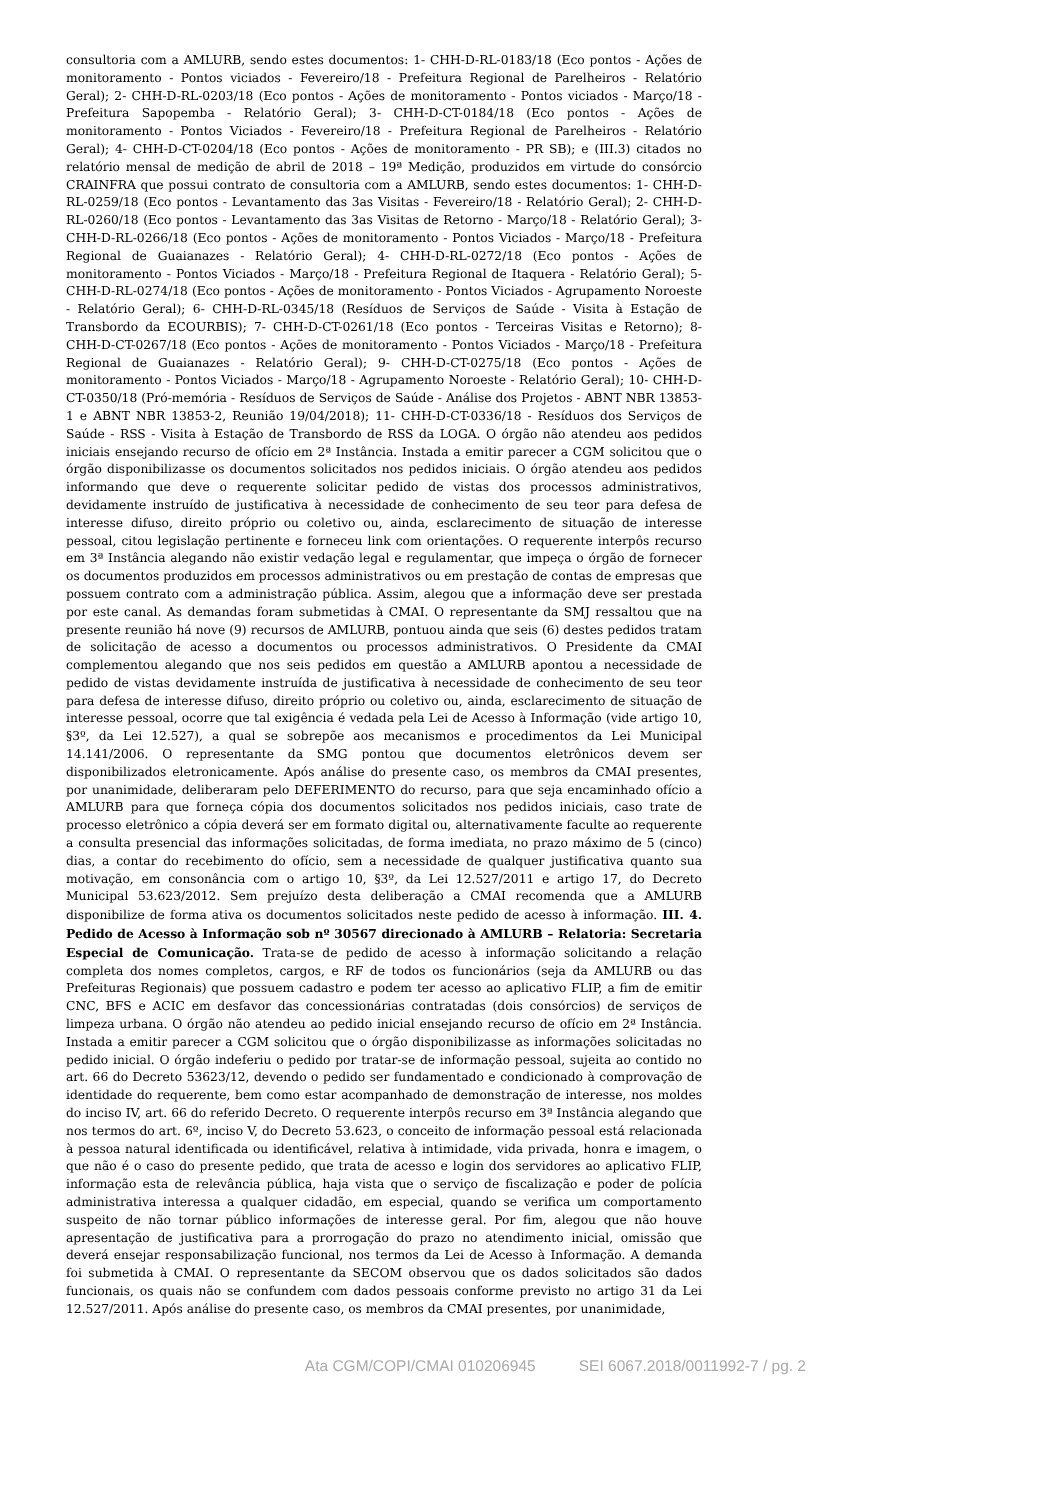consultoria com a AMLURB, sendo estes documentos: 1- CHH-D-RL-0183/18 (Eco pontos - Ações de monitoramento - Pontos viciados - Fevereiro/18 - Prefeitura Regional de Parelheiros - Relatório Geral); 2- CHH-D-RL-0203/18 (Eco pontos - Ações de monitoramento - Pontos viciados - Março/18 - Prefeitura Sapopemba - Relatório Geral); 3- CHH-D-CT-0184/18 (Eco pontos - Ações de monitoramento - Pontos Viciados - Fevereiro/18 - Prefeitura Regional de Parelheiros - Relatório Geral); 4- CHH-D-CT-0204/18 (Eco pontos - Ações de monitoramento - PR SB); e (III.3) citados no relatório mensal de medição de abril de 2018 – 19ª Medição, produzidos em virtude do consórcio CRAINFRA que possui contrato de consultoria com a AMLURB, sendo estes documentos: 1- CHH-D-RL-0259/18 (Eco pontos - Levantamento das 3as Visitas - Fevereiro/18 - Relatório Geral); 2- CHH-D-RL-0260/18 (Eco pontos - Levantamento das 3as Visitas de Retorno - Março/18 - Relatório Geral); 3- CHH-D-RL-0266/18 (Eco pontos - Ações de monitoramento - Pontos Viciados - Março/18 - Prefeitura Regional de Guaianazes - Relatório Geral); 4- CHH-D-RL-0272/18 (Eco pontos - Ações de monitoramento - Pontos Viciados - Março/18 - Prefeitura Regional de Itaquera - Relatório Geral); 5- CHH-D-RL-0274/18 (Eco pontos - Ações de monitoramento - Pontos Viciados - Agrupamento Noroeste - Relatório Geral); 6- CHH-D-RL-0345/18 (Resíduos de Serviços de Saúde - Visita à Estação de Transbordo da ECOURBIS); 7- CHH-D-CT-0261/18 (Eco pontos - Terceiras Visitas e Retorno); 8- CHH-D-CT-0267/18 (Eco pontos - Ações de monitoramento - Pontos Viciados - Março/18 - Prefeitura Regional de Guaianazes - Relatório Geral); 9- CHH-D-CT-0275/18 (Eco pontos - Ações de monitoramento - Pontos Viciados - Março/18 - Agrupamento Noroeste - Relatório Geral); 10- CHH-D-CT-0350/18 (Pró-memória - Resíduos de Serviços de Saúde - Análise dos Projetos - ABNT NBR 13853-1 e ABNT NBR 13853-2, Reunião 19/04/2018); 11- CHH-D-CT-0336/18 - Resíduos dos Serviços de Saúde - RSS - Visita à Estação de Transbordo de RSS da LOGA. O órgão não atendeu aos pedidos iniciais ensejando recurso de ofício em 2ª Instância. Instada a emitir parecer a CGM solicitou que o órgão disponibilizasse os documentos solicitados nos pedidos iniciais. O órgão atendeu aos pedidos informando que deve o requerente solicitar pedido de vistas dos processos administrativos, devidamente instruído de justificativa à necessidade de conhecimento de seu teor para defesa de interesse difuso, direito próprio ou coletivo ou, ainda, esclarecimento de situação de interesse pessoal, citou legislação pertinente e forneceu link com orientações. O requerente interpôs recurso em 3ª Instância alegando não existir vedação legal e regulamentar, que impeça o órgão de fornecer os documentos produzidos em processos administrativos ou em prestação de contas de empresas que possuem contrato com a administração pública. Assim, alegou que a informação deve ser prestada por este canal. As demandas foram submetidas à CMAI. O representante da SMJ ressaltou que na presente reunião há nove (9) recursos de AMLURB, pontuou ainda que seis (6) destes pedidos tratam de solicitação de acesso a documentos ou processos administrativos. O Presidente da CMAI complementou alegando que nos seis pedidos em questão a AMLURB apontou a necessidade de pedido de vistas devidamente instruída de justificativa à necessidade de conhecimento de seu teor para defesa de interesse difuso, direito próprio ou coletivo ou, ainda, esclarecimento de situação de interesse pessoal, ocorre que tal exigência é vedada pela Lei de Acesso à Informação (vide artigo 10, §3º, da Lei 12.527), a qual se sobrepõe aos mecanismos e procedimentos da Lei Municipal 14.141/2006. O representante da SMG pontou que documentos eletrônicos devem ser disponibilizados eletronicamente. Após análise do presente caso, os membros da CMAI presentes, por unanimidade, deliberaram pelo DEFERIMENTO do recurso, para que seja encaminhado ofício a AMLURB para que forneça cópia dos documentos solicitados nos pedidos iniciais, caso trate de processo eletrônico a cópia deverá ser em formato digital ou, alternativamente faculte ao requerente a consulta presencial das informações solicitadas, de forma imediata, no prazo máximo de 5 (cinco) dias, a contar do recebimento do ofício, sem a necessidade de qualquer justificativa quanto sua motivação, em consonância com o artigo 10, §3º, da Lei 12.527/2011 e artigo 17, do Decreto Municipal 53.623/2012. Sem prejuízo desta deliberação a CMAI recomenda que a AMLURB disponibilize de forma ativa os documentos solicitados neste pedido de acesso à informação. III. 4. Pedido de Acesso à Informação sob nº 30567 direcionado à AMLURB – Relatoria: Secretaria Especial de Comunicação. Trata-se de pedido de acesso à informação solicitando a relação completa dos nomes completos, cargos, e RF de todos os funcionários (seja da AMLURB ou das Prefeituras Regionais) que possuem cadastro e podem ter acesso ao aplicativo FLIP, a fim de emitir CNC, BFS e ACIC em desfavor das concessionárias contratadas (dois consórcios) de serviços de limpeza urbana. O órgão não atendeu ao pedido inicial ensejando recurso de ofício em 2ª Instância. Instada a emitir parecer a CGM solicitou que o órgão disponibilizasse as informações solicitadas no pedido inicial. O órgão indeferiu o pedido por tratar-se de informação pessoal, sujeita ao contido no art. 66 do Decreto 53623/12, devendo o pedido ser fundamentado e condicionado à comprovação de identidade do requerente, bem como estar acompanhado de demonstração de interesse, nos moldes do inciso IV, art. 66 do referido Decreto. O requerente interpôs recurso em 3ª Instância alegando que nos termos do art. 6º, inciso V, do Decreto 53.623, o conceito de informação pessoal está relacionada à pessoa natural identificada ou identificável, relativa à intimidade, vida privada, honra e imagem, o que não é o caso do presente pedido, que trata de acesso e login dos servidores ao aplicativo FLIP, informação esta de relevância pública, haja vista que o serviço de fiscalização e poder de polícia administrativa interessa a qualquer cidadão, em especial, quando se verifica um comportamento suspeito de não tornar público informações de interesse geral. Por fim, alegou que não houve apresentação de justificativa para a prorrogação do prazo no atendimento inicial, omissão que deverá ensejar responsabilização funcional, nos termos da Lei de Acesso à Informação. A demanda foi submetida à CMAI. O representante da SECOM observou que os dados solicitados são dados funcionais, os quais não se confundem com dados pessoais conforme previsto no artigo 31 da Lei 12.527/2011. Após análise do presente caso, os membros da CMAI presentes, por unanimidade,
Ata CGM/COPI/CMAI 010206945 SEI 6067.2018/0011992-7 / pg. 2